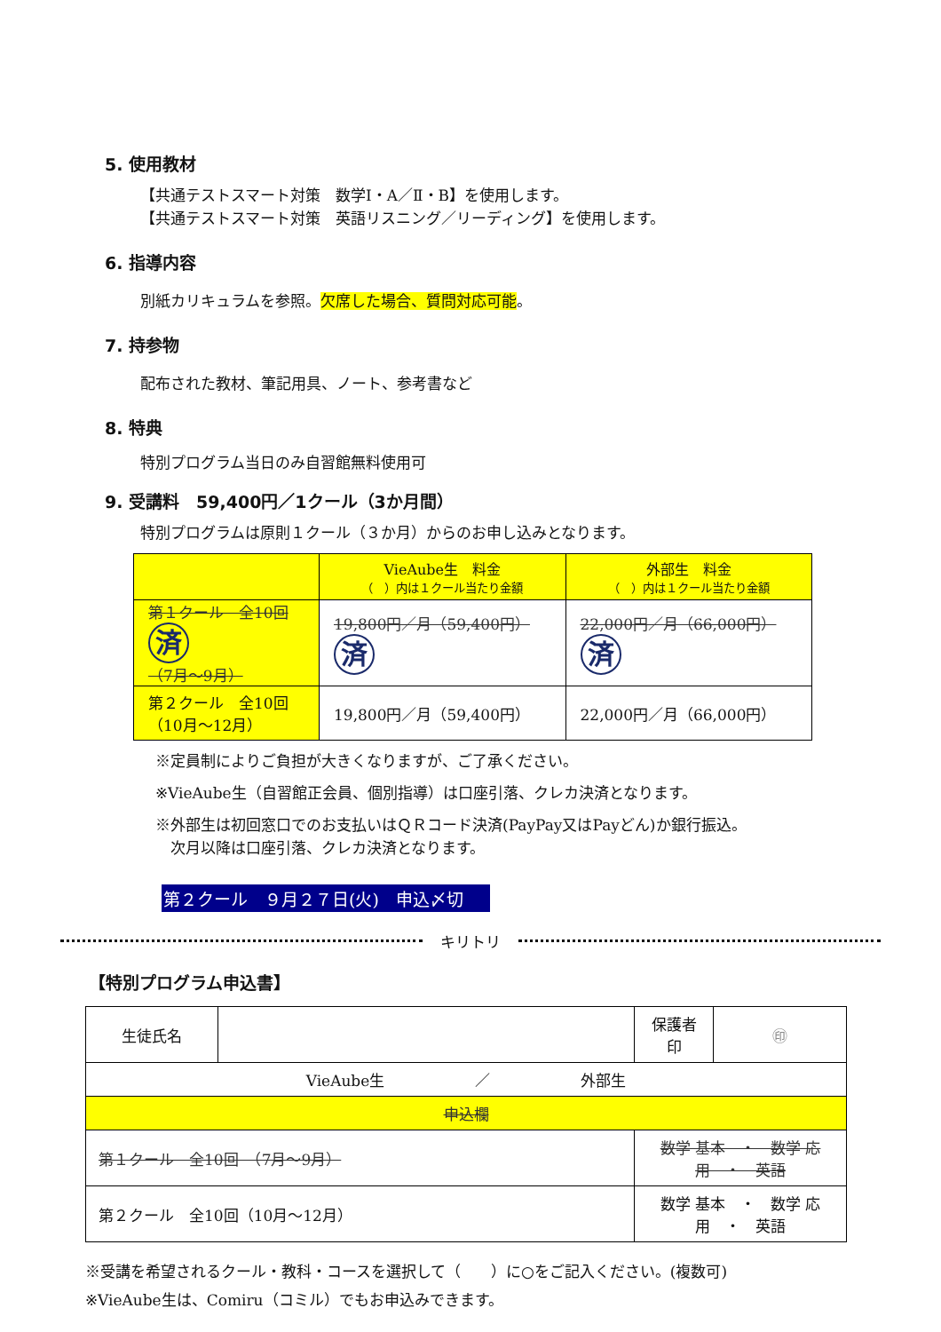5. 使用教材
【共通テストスマート対策　数学Ⅰ・A／Ⅱ・B】を使用します。
【共通テストスマート対策　英語リスニング／リーディング】を使用します。
6. 指導内容
別紙カリキュラムを参照。欠席した場合、質問対応可能。
7. 持参物
配布された教材、筆記用具、ノート、参考書など
8. 特典
特別プログラム当日のみ自習館無料使用可
9. 受講料　59,400円／1クール（3か月間）
特別プログラムは原則１クール（３か月）からのお申し込みとなります。
| | VieAube生 料金 （ ）内は１クール当たり金額 | 外部生 料金 （ ）内は１クール当たり金額 |
| --- | --- | --- |
| 第１クール 全10回 済 （7月～9月） | 19,800円／月（59,400円） 済 | 22,000円／月（66,000円） 済 |
| 第２クール 全10回 （10月～12月） | 19,800円／月（59,400円） | 22,000円／月（66,000円） |
※定員制によりご負担が大きくなりますが、ご了承ください。
※VieAube生（自習館正会員、個別指導）は口座引落、クレカ決済となります。
※外部生は初回窓口でのお支払いはＱＲコード決済(PayPay又はPayどん)か銀行振込。
　次月以降は口座引落、クレカ決済となります。
第２クール　９月２７日(火)　申込〆切
キリトリ
【特別プログラム申込書】
| 生徒氏名 | | 保護者 印 | ㊞ |
| VieAube生 ／ 外部生 | | | |
| 申込欄 | | | |
| 第１クール 全10回 （7月～9月） | | 数学 基本 ・ 数学 応用 ・ 英語 | |
| 第２クール 全10回（10月～12月） | | 数学 基本 ・ 数学 応用 ・ 英語 | |
※受講を希望されるクール・教科・コースを選択して（　　）に○をご記入ください。(複数可)
※VieAube生は、Comiru（コミル）でもお申込みできます。